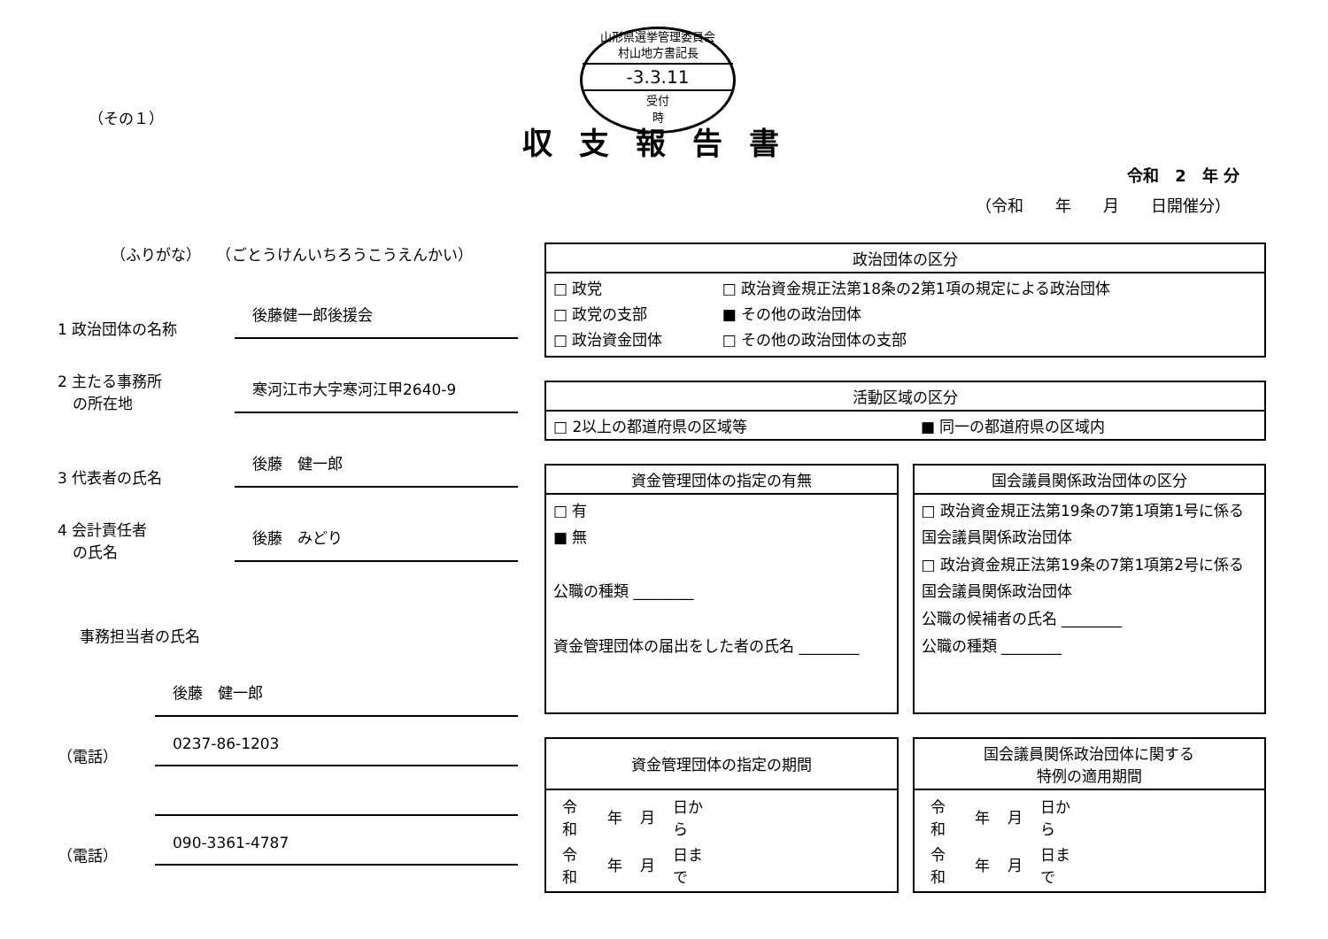山形県選挙管理委員会
村山地方書記長
-3.3.11
受付
時
（その１）
収支報告書
令和　2　年 分
（令和　　年　　月　　日開催分）
（ふりがな）　　（ごとうけんいちろうこうえんかい）
1 政治団体の名称
後藤健一郎後援会
2 主たる事務所
　の所在地
寒河江市大字寒河江甲2640-9
3 代表者の氏名
後藤　健一郎
4 会計責任者
　の氏名
後藤　みどり
事務担当者の氏名
後藤　健一郎
（電話）
0237-86-1203
（電話）
090-3361-4787
| 政治団体の区分 | |
| --- | --- |
| □ 政党 □ 政党の支部 □ 政治資金団体 | □ 政治資金規正法第18条の2第1項の規定による政治団体 ■ その他の政治団体 □ その他の政治団体の支部 |
| 活動区域の区分 | |
| --- | --- |
| □ 2以上の都道府県の区域等 | ■ 同一の都道府県の区域内 |
| 資金管理団体の指定の有無 |
| --- |
| □ 有 ■ 無 公職の種類 ________ 資金管理団体の届出をした者の氏名 ________ |
| 国会議員関係政治団体の区分 |
| --- |
| □ 政治資金規正法第19条の7第1項第1号に係る国会議員関係政治団体 □ 政治資金規正法第19条の7第1項第2号に係る国会議員関係政治団体 公職の候補者の氏名 ________ 公職の種類 ________ |
| 資金管理団体の指定の期間 |
| --- |
| / 令和 / 年 / 月 / 日から / / 令和 / 年 / 月 / 日まで / |
| 国会議員関係政治団体に関する 特例の適用期間 |
| --- |
| / 令和 / 年 / 月 / 日から / / 令和 / 年 / 月 / 日まで / |